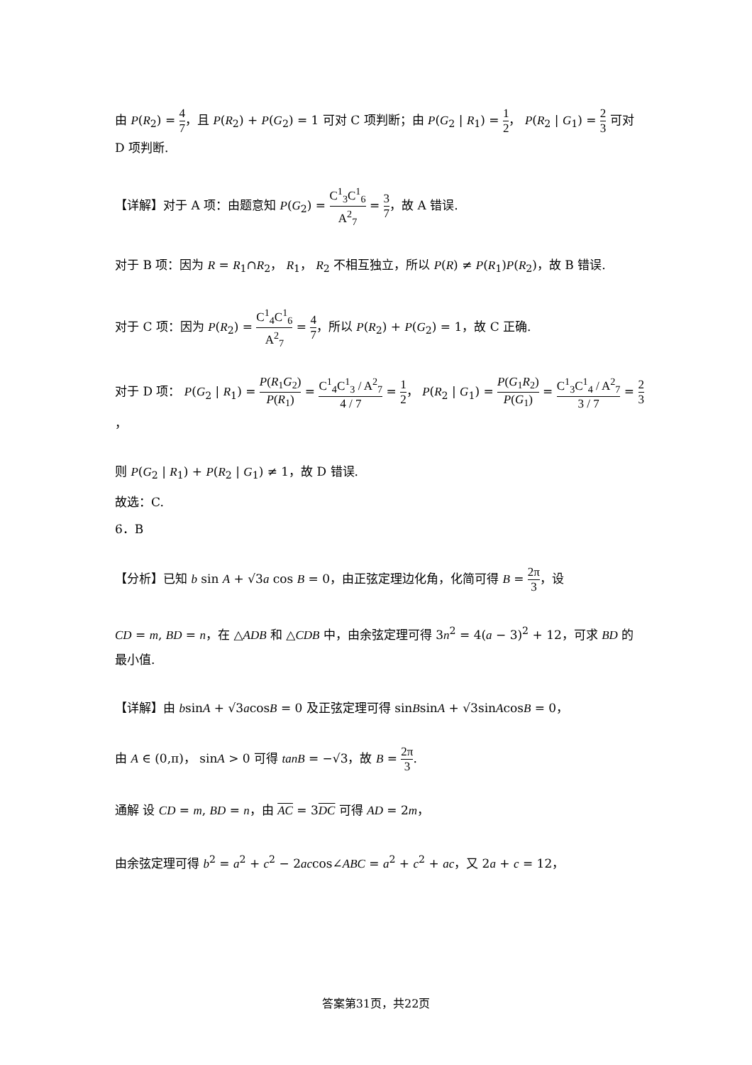由 P(R<sub>2</sub>) = 4 7，且 P(R<sub>2</sub>) + P(G<sub>2</sub>) = 1 可对 C 项判断；由 P(G<sub>2</sub> | R<sub>1</sub>) = 1 2， P(R<sub>2</sub> | G<sub>1</sub>) = 2 3 可对 D 项判断.
【详解】对于 A 项：由题意知 P(G<sub>2</sub>) = C<sup>1</sup><sub>3</sub>C<sup>1</sup><sub>6</sub> A<sup>2</sup><sub>7</sub> = 3 7，故 A 错误.
对于 B 项：因为 R = R<sub>1</sub>∩R<sub>2</sub>， R<sub>1</sub>， R<sub>2</sub> 不相互独立，所以 P(R) ≠ P(R<sub>1</sub>)P(R<sub>2</sub>)，故 B 错误.
对于 C 项：因为 P(R<sub>2</sub>) = C<sup>1</sup><sub>4</sub>C<sup>1</sup><sub>6</sub> A<sup>2</sup><sub>7</sub> = 4 7，所以 P(R<sub>2</sub>) + P(G<sub>2</sub>) = 1，故 C 正确.
对于 D 项： P(G<sub>2</sub> | R<sub>1</sub>) = P(R<sub>1</sub>G<sub>2</sub>) P(R<sub>1</sub>) = C<sup>1</sup><sub>4</sub>C<sup>1</sup><sub>3</sub> / A<sup>2</sup><sub>7</sub> 4 / 7 = 1 2， P(R<sub>2</sub> | G<sub>1</sub>) = P(G<sub>1</sub>R<sub>2</sub>) P(G<sub>1</sub>) = C<sup>1</sup><sub>3</sub>C<sup>1</sup><sub>4</sub> / A<sup>2</sup><sub>7</sub> 3 / 7 = 2 3，
则 P(G<sub>2</sub> | R<sub>1</sub>) + P(R<sub>2</sub> | G<sub>1</sub>) ≠ 1，故 D 错误.
故选：C.
6．B
【分析】已知 b sin A + √3a cos B = 0，由正弦定理边化角，化简可得 B = 2π 3，设
CD = m, BD = n，在 △ADB 和 △CDB 中，由余弦定理可得 3n<sup>2</sup> = 4(a − 3)<sup>2</sup> + 12，可求 BD 的最小值.
【详解】由 bsinA + √3acosB = 0 及正弦定理可得 sinBsinA + √3sinAcosB = 0，
由 A ∈ (0,π)， sinA > 0 可得 tanB = −√3，故 B = 2π 3.
通解 设 CD = m, BD = n，由 AC = 3DC 可得 AD = 2m，
由余弦定理可得 b<sup>2</sup> = a<sup>2</sup> + c<sup>2</sup> − 2accos∠ABC = a<sup>2</sup> + c<sup>2</sup> + ac，又 2a + c = 12，
答案第31页，共22页